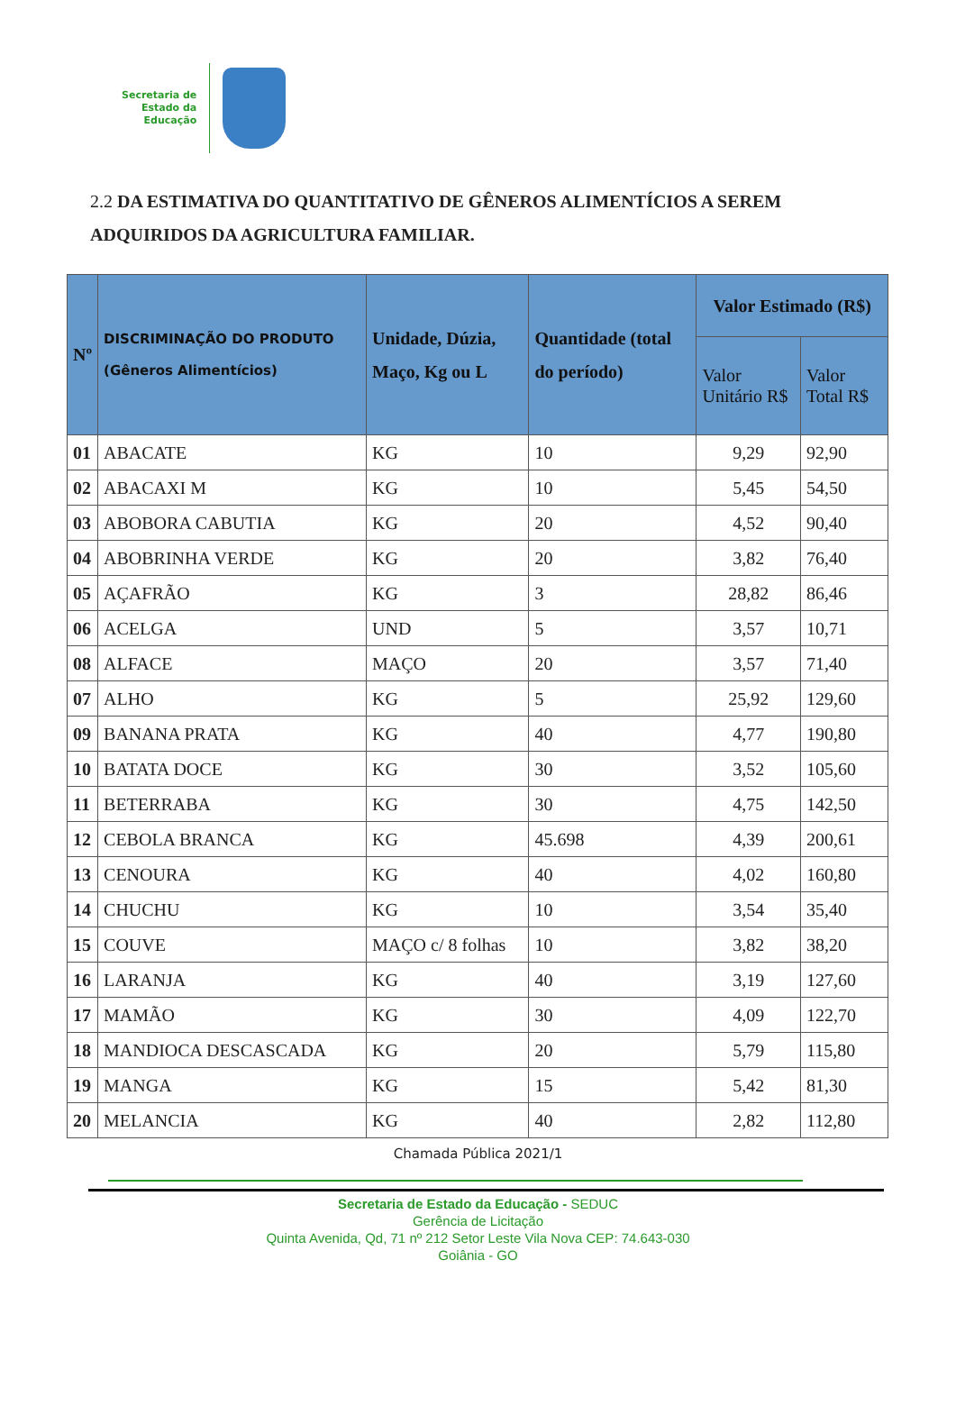Secretaria de
Estado da
Educação
2.2 DA ESTIMATIVA DO QUANTITATIVO DE GÊNEROS ALIMENTÍCIOS A SEREM ADQUIRIDOS DA AGRICULTURA FAMILIAR.
| Nº | DISCRIMINAÇÃO DO PRODUTO (Gêneros Alimentícios) | Unidade, Dúzia, Maço, Kg ou L | Quantidade (total do período) | Valor Estimado (R$) | |
| --- | --- | --- | --- | --- | --- |
| | | | | Valor Unitário R$ | Valor Total R$ |
| 01 | ABACATE | KG | 10 | 9,29 | 92,90 |
| 02 | ABACAXI M | KG | 10 | 5,45 | 54,50 |
| 03 | ABOBORA CABUTIA | KG | 20 | 4,52 | 90,40 |
| 04 | ABOBRINHA VERDE | KG | 20 | 3,82 | 76,40 |
| 05 | AÇAFRÃO | KG | 3 | 28,82 | 86,46 |
| 06 | ACELGA | UND | 5 | 3,57 | 10,71 |
| 08 | ALFACE | MAÇO | 20 | 3,57 | 71,40 |
| 07 | ALHO | KG | 5 | 25,92 | 129,60 |
| 09 | BANANA PRATA | KG | 40 | 4,77 | 190,80 |
| 10 | BATATA DOCE | KG | 30 | 3,52 | 105,60 |
| 11 | BETERRABA | KG | 30 | 4,75 | 142,50 |
| 12 | CEBOLA BRANCA | KG | 45.698 | 4,39 | 200,61 |
| 13 | CENOURA | KG | 40 | 4,02 | 160,80 |
| 14 | CHUCHU | KG | 10 | 3,54 | 35,40 |
| 15 | COUVE | MAÇO c/ 8 folhas | 10 | 3,82 | 38,20 |
| 16 | LARANJA | KG | 40 | 3,19 | 127,60 |
| 17 | MAMÃO | KG | 30 | 4,09 | 122,70 |
| 18 | MANDIOCA DESCASCADA | KG | 20 | 5,79 | 115,80 |
| 19 | MANGA | KG | 15 | 5,42 | 81,30 |
| 20 | MELANCIA | KG | 40 | 2,82 | 112,80 |
Chamada Pública 2021/1
Secretaria de Estado da Educação - SEDUC
Gerência de Licitação
Quinta Avenida, Qd, 71 nº 212 Setor Leste Vila Nova CEP: 74.643-030
Goiânia - GO